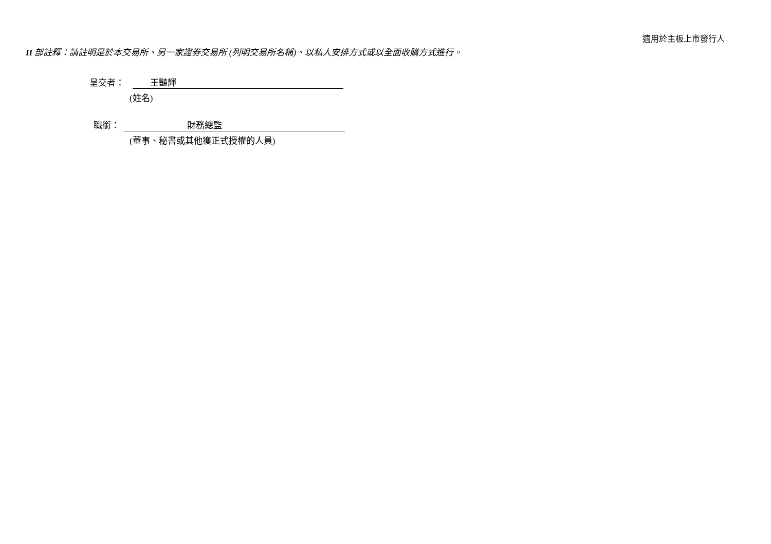適用於主板上市發行人
II 部註釋：請註明是於本交易所、另一家證券交易所 (列明交易所名稱)、以私人安排方式或以全面收購方式進行。
呈交者： 王豔輝
(姓名)
職銜： 財務總監
(董事、秘書或其他獲正式授權的人員)